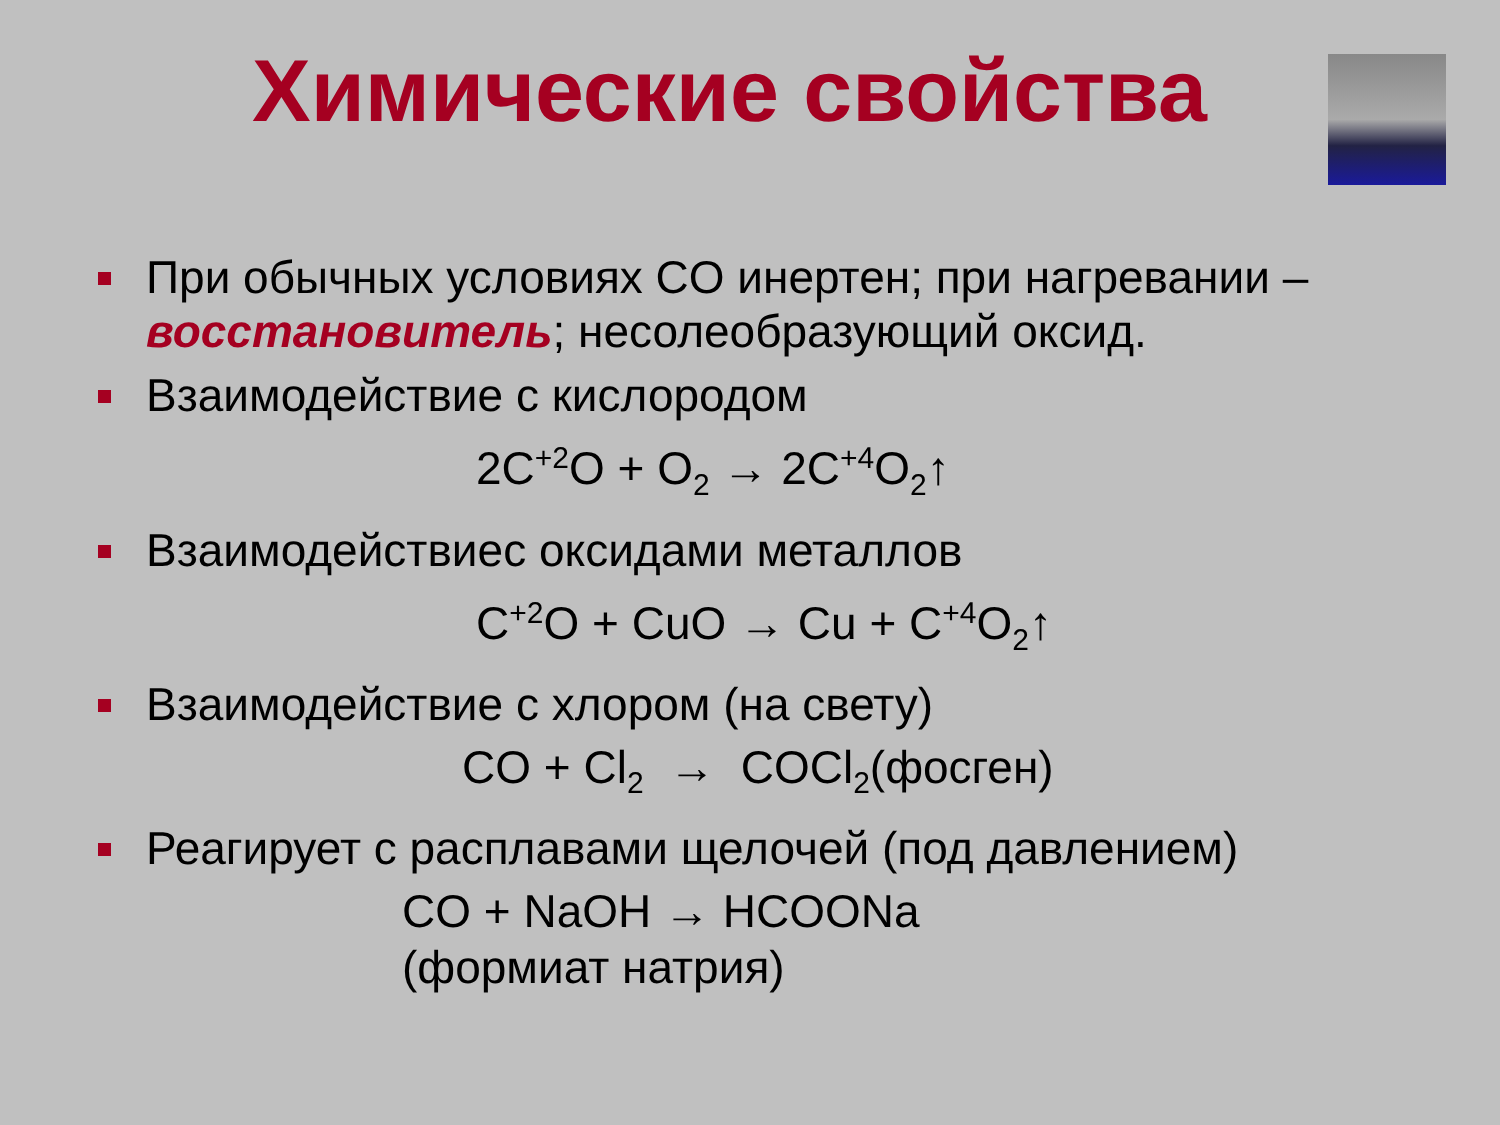Химические свойства
При обычных условиях CO инертен; при нагревании – восстановитель; несолеобразующий оксид.
Взаимодействие с кислородом
2C<sup>+2</sup>O + O<sub>2</sub> → 2C<sup>+4</sup>O<sub>2</sub>↑
Взаимодействиес оксидами металлов
C<sup>+2</sup>O + CuO → Cu + C<sup>+4</sup>O<sub>2</sub>↑
Взаимодействие с хлором (на свету)
CO + Cl<sub>2</sub> → COCl<sub>2</sub>(фосген)
Реагирует с расплавами щелочей (под давлением)
CO + NaOH → HCOONa
(формиат натрия)